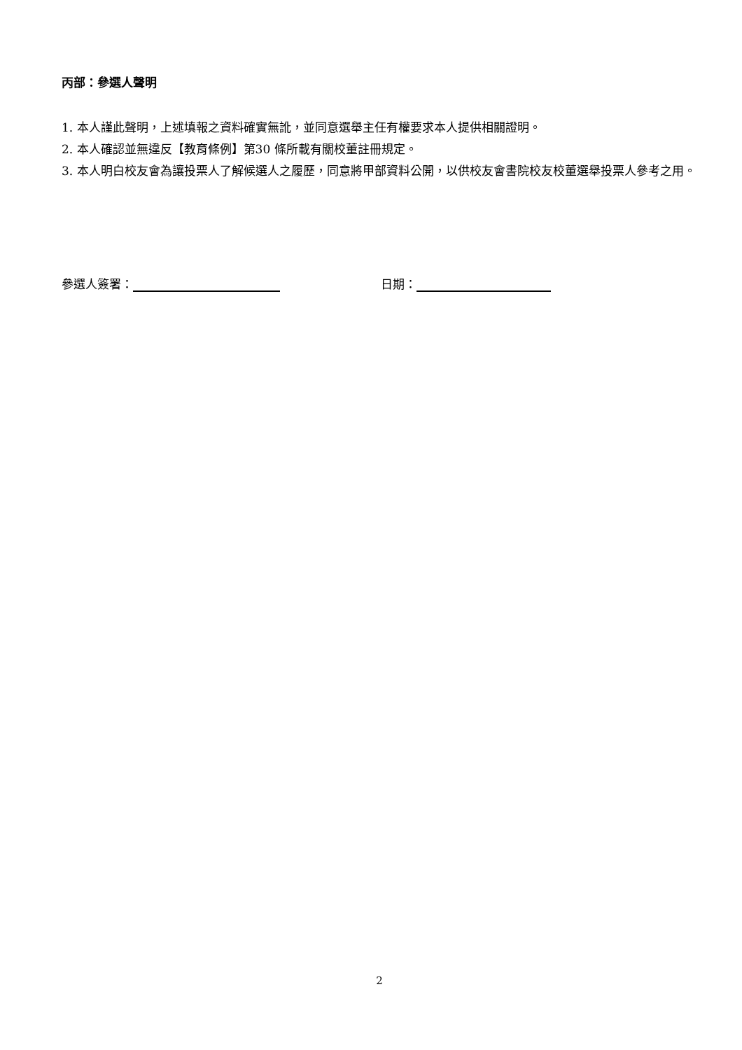丙部：參選人聲明
1. 本人謹此聲明，上述填報之資料確實無訛，並同意選舉主任有權要求本人提供相關證明。
2. 本人確認並無違反【教育條例】第30 條所載有關校董註冊規定。
3. 本人明白校友會為讓投票人了解候選人之履歷，同意將甲部資料公開，以供校友會書院校友校董選舉投票人參考之用。
參選人簽署： 日期：
2